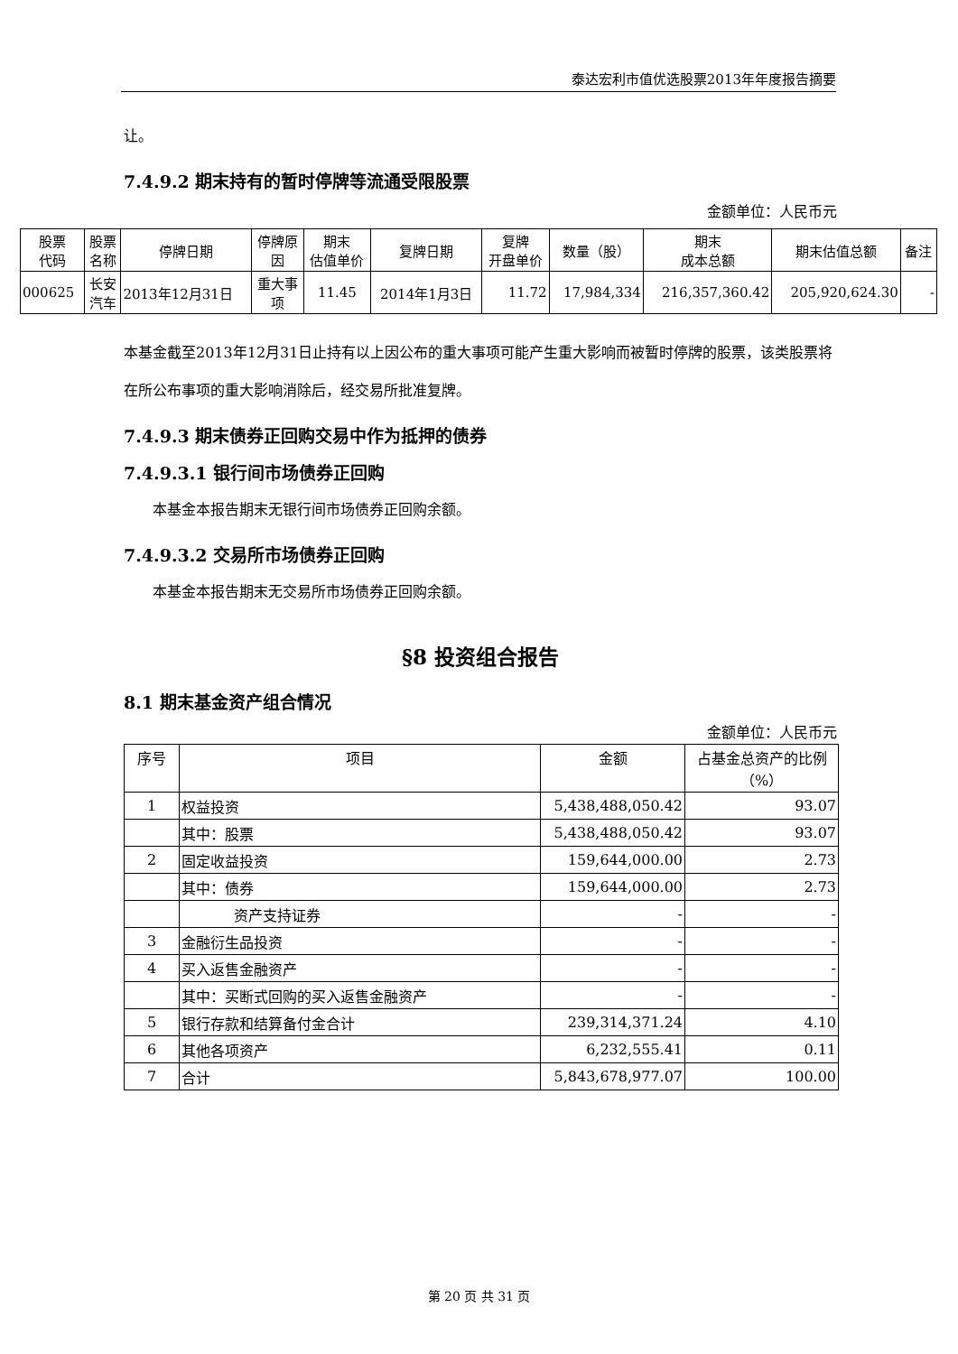泰达宏利市值优选股票2013年年度报告摘要
让。
7.4.9.2 期末持有的暂时停牌等流通受限股票
金额单位：人民币元
| 股票 代码 | 股票 名称 | 停牌日期 | 停牌原 因 | 期末 估值单价 | 复牌日期 | 复牌 开盘单价 | 数量（股） | 期末 成本总额 | 期末估值总额 | 备注 |
| --- | --- | --- | --- | --- | --- | --- | --- | --- | --- | --- |
| 000625 | 长安 汽车 | 2013年12月31日 | 重大事 项 | 11.45 | 2014年1月3日 | 11.72 | 17,984,334 | 216,357,360.42 | 205,920,624.30 | - |
本基金截至2013年12月31日止持有以上因公布的重大事项可能产生重大影响而被暂时停牌的股票，该类股票将在所公布事项的重大影响消除后，经交易所批准复牌。
7.4.9.3 期末债券正回购交易中作为抵押的债券
7.4.9.3.1 银行间市场债券正回购
本基金本报告期末无银行间市场债券正回购余额。
7.4.9.3.2 交易所市场债券正回购
本基金本报告期末无交易所市场债券正回购余额。
§8 投资组合报告
8.1 期末基金资产组合情况
金额单位：人民币元
| 序号 | 项目 | 金额 | 占基金总资产的比例（%） |
| --- | --- | --- | --- |
| 1 | 权益投资 | 5,438,488,050.42 | 93.07 |
| | 其中：股票 | 5,438,488,050.42 | 93.07 |
| 2 | 固定收益投资 | 159,644,000.00 | 2.73 |
| | 其中：债券 | 159,644,000.00 | 2.73 |
| | 资产支持证券 | - | - |
| 3 | 金融衍生品投资 | - | - |
| 4 | 买入返售金融资产 | - | - |
| | 其中：买断式回购的买入返售金融资产 | - | - |
| 5 | 银行存款和结算备付金合计 | 239,314,371.24 | 4.10 |
| 6 | 其他各项资产 | 6,232,555.41 | 0.11 |
| 7 | 合计 | 5,843,678,977.07 | 100.00 |
第 20 页 共 31 页